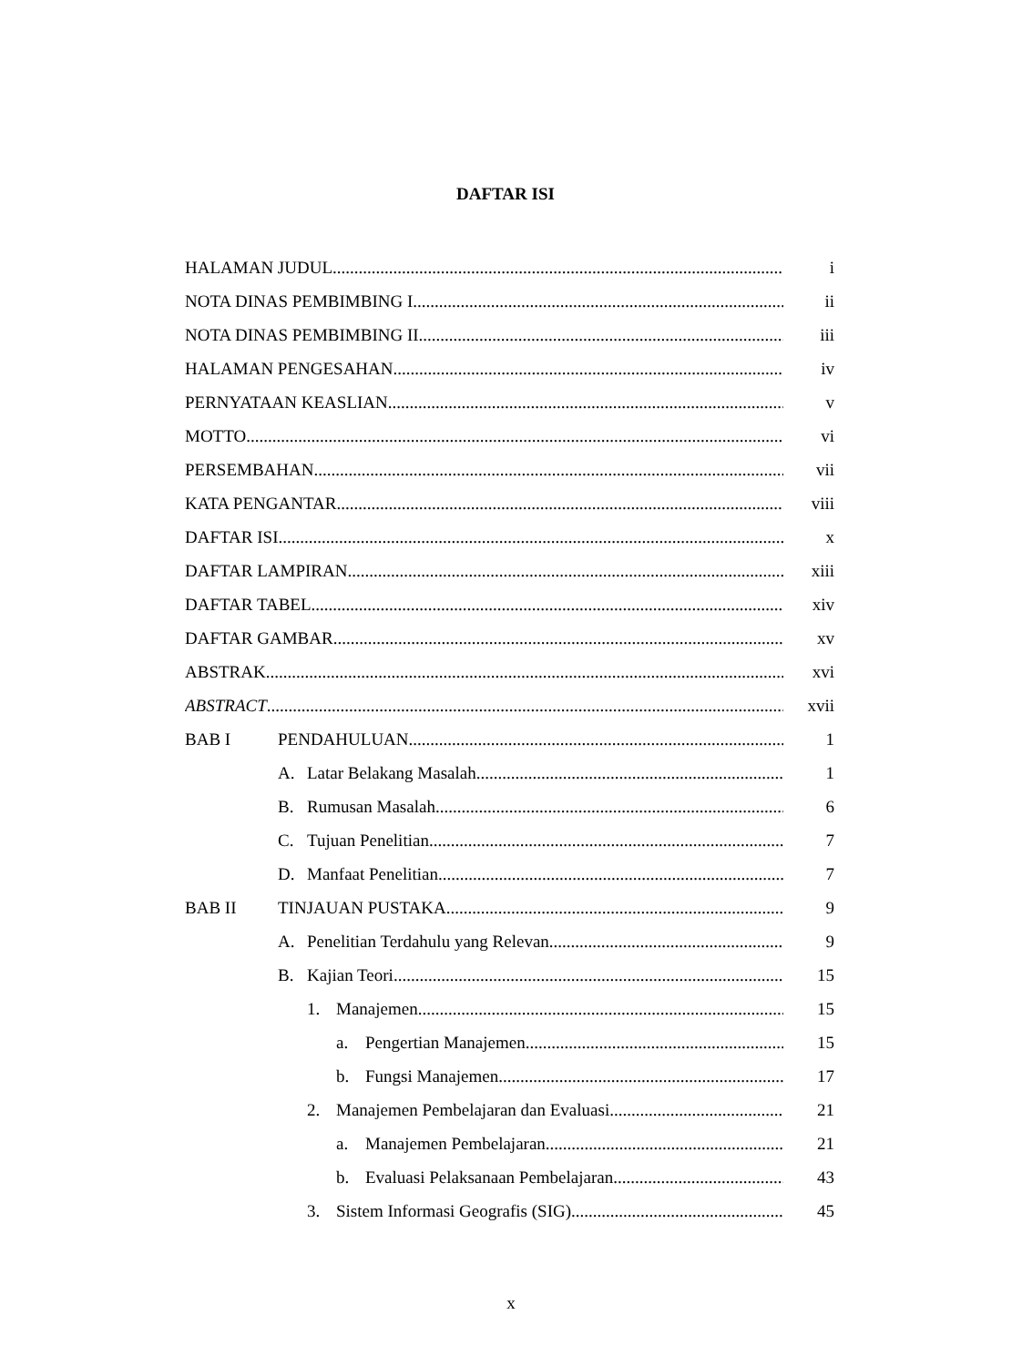DAFTAR ISI
HALAMAN JUDUL i
NOTA DINAS PEMBIMBING I ii
NOTA DINAS PEMBIMBING II iii
HALAMAN PENGESAHAN iv
PERNYATAAN KEASLIAN v
MOTTO vi
PERSEMBAHAN vii
KATA PENGANTAR viii
DAFTAR ISI x
DAFTAR LAMPIRAN xiii
DAFTAR TABEL xiv
DAFTAR GAMBAR xv
ABSTRAK xvi
ABSTRACT xvii
BAB I PENDAHULUAN 1
A. Latar Belakang Masalah 1
B. Rumusan Masalah 6
C. Tujuan Penelitian 7
D. Manfaat Penelitian 7
BAB II TINJAUAN PUSTAKA 9
A. Penelitian Terdahulu yang Relevan
9
B. Kajian Teori 15
1. Manajemen 15
a. Pengertian Manajemen 15
b. Fungsi Manajemen 17
2. Manajemen Pembelajaran dan Evaluasi
21
a. Manajemen Pembelajaran 21
b. Evaluasi Pelaksanaan Pembelajaran
43
3. Sistem Informasi Geografis (SIG)
45
x